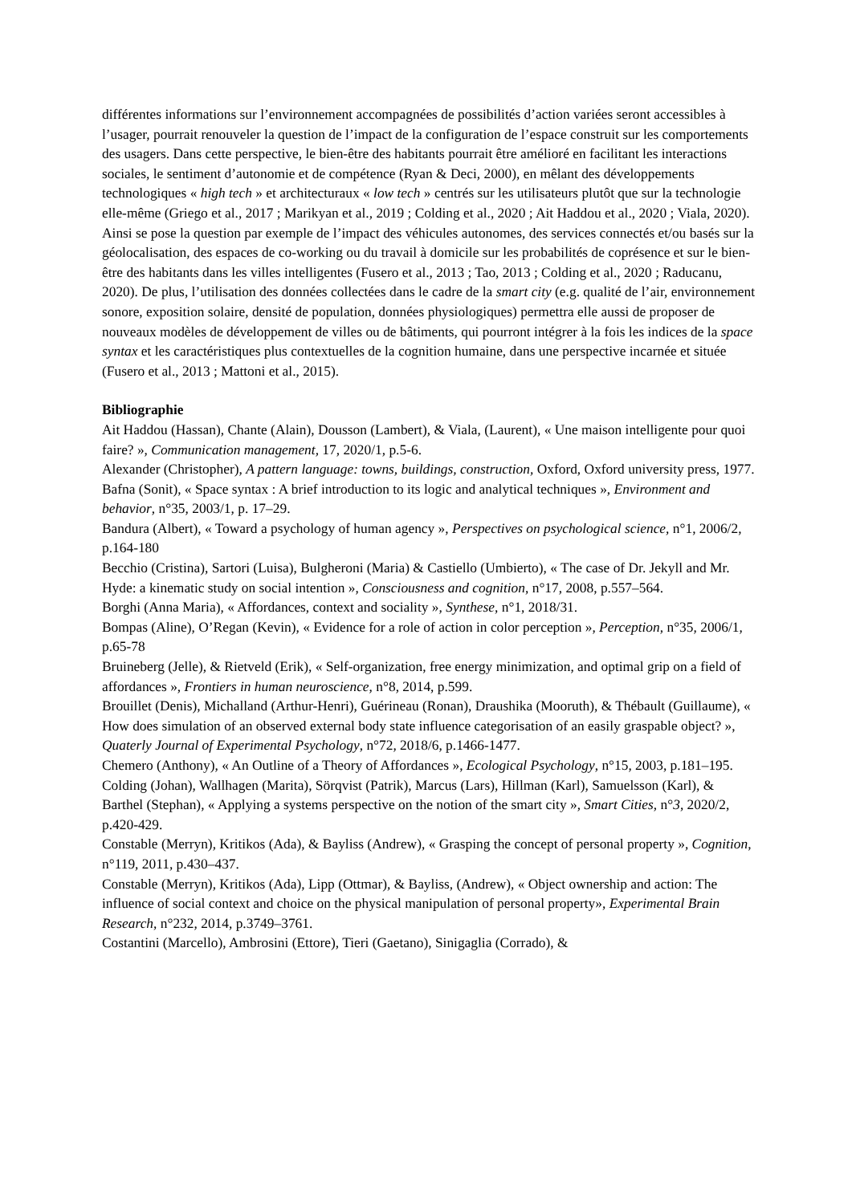différentes informations sur l’environnement accompagnées de possibilités d’action variées seront accessibles à l’usager, pourrait renouveler la question de l’impact de la configuration de l’espace construit sur les comportements des usagers. Dans cette perspective, le bien-être des habitants pourrait être amélioré en facilitant les interactions sociales, le sentiment d’autonomie et de compétence (Ryan & Deci, 2000), en mêlant des développements technologiques « high tech » et architecturaux « low tech » centrés sur les utilisateurs plutôt que sur la technologie elle-même (Griego et al., 2017 ; Marikyan et al., 2019 ; Colding et al., 2020 ; Ait Haddou et al., 2020 ; Viala, 2020). Ainsi se pose la question par exemple de l’impact des véhicules autonomes, des services connectés et/ou basés sur la géolocalisation, des espaces de co-working ou du travail à domicile sur les probabilités de coprésence et sur le bien-être des habitants dans les villes intelligentes (Fusero et al., 2013 ; Tao, 2013 ; Colding et al., 2020 ; Raducanu, 2020). De plus, l’utilisation des données collectées dans le cadre de la smart city (e.g. qualité de l’air, environnement sonore, exposition solaire, densité de population, données physiologiques) permettra elle aussi de proposer de nouveaux modèles de développement de villes ou de bâtiments, qui pourront intégrer à la fois les indices de la space syntax et les caractéristiques plus contextuelles de la cognition humaine, dans une perspective incarnée et située (Fusero et al., 2013 ; Mattoni et al., 2015).
Bibliographie
Ait Haddou (Hassan), Chante (Alain), Dousson (Lambert), & Viala, (Laurent), « Une maison intelligente pour quoi faire? », Communication management, 17, 2020/1, p.5-6.
Alexander (Christopher), A pattern language: towns, buildings, construction, Oxford, Oxford university press, 1977.
Bafna (Sonit), « Space syntax : A brief introduction to its logic and analytical techniques », Environment and behavior, n°35, 2003/1, p. 17–29.
Bandura (Albert), « Toward a psychology of human agency », Perspectives on psychological science, n°1, 2006/2, p.164-180
Becchio (Cristina), Sartori (Luisa), Bulgheroni (Maria) & Castiello (Umbierto), « The case of Dr. Jekyll and Mr. Hyde: a kinematic study on social intention », Consciousness and cognition, n°17, 2008, p.557–564.
Borghi (Anna Maria), « Affordances, context and sociality », Synthese, n°1, 2018/31.
Bompas (Aline), O’Regan (Kevin), « Evidence for a role of action in color perception », Perception, n°35, 2006/1, p.65-78
Bruineberg (Jelle), & Rietveld (Erik), « Self-organization, free energy minimization, and optimal grip on a field of affordances », Frontiers in human neuroscience, n°8, 2014, p.599.
Brouillet (Denis), Michalland (Arthur-Henri), Guérineau (Ronan), Draushika (Mooruth), & Thébault (Guillaume), « How does simulation of an observed external body state influence categorisation of an easily graspable object? », Quaterly Journal of Experimental Psychology, n°72, 2018/6, p.1466-1477.
Chemero (Anthony), « An Outline of a Theory of Affordances », Ecological Psychology, n°15, 2003, p.181–195.
Colding (Johan), Wallhagen (Marita), Sörqvist (Patrik), Marcus (Lars), Hillman (Karl), Samuelsson (Karl), & Barthel (Stephan), « Applying a systems perspective on the notion of the smart city », Smart Cities, n°3, 2020/2, p.420-429.
Constable (Merryn), Kritikos (Ada), & Bayliss (Andrew), « Grasping the concept of personal property », Cognition, n°119, 2011, p.430–437.
Constable (Merryn), Kritikos (Ada), Lipp (Ottmar), & Bayliss, (Andrew), « Object ownership and action: The influence of social context and choice on the physical manipulation of personal property», Experimental Brain Research, n°232, 2014, p.3749–3761.
Costantini (Marcello), Ambrosini (Ettore), Tieri (Gaetano), Sinigaglia (Corrado), &